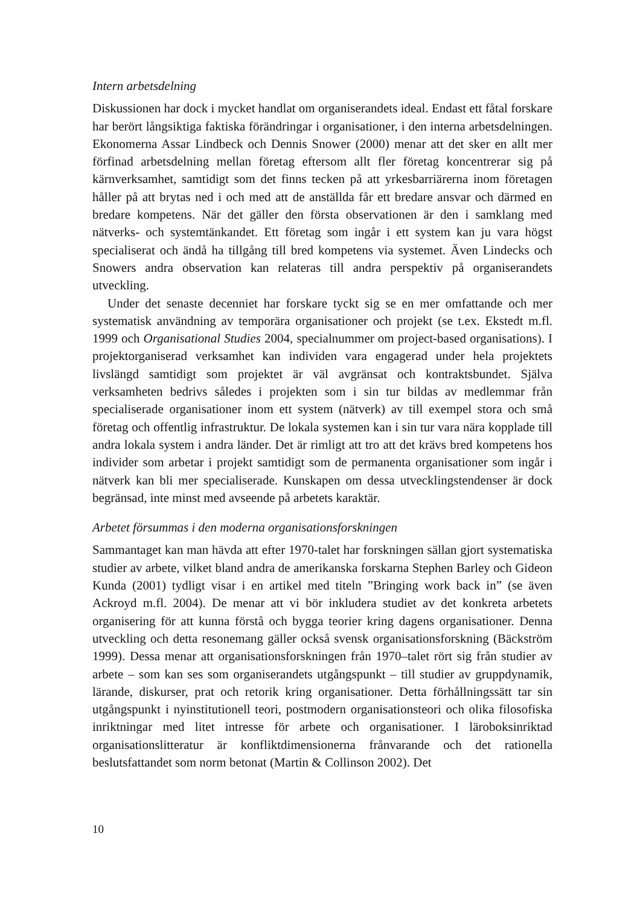Intern arbetsdelning
Diskussionen har dock i mycket handlat om organiserandets ideal. Endast ett fåtal forskare har berört långsiktiga faktiska förändringar i organisationer, i den interna arbetsdelningen. Ekonomerna Assar Lindbeck och Dennis Snower (2000) menar att det sker en allt mer förfinad arbetsdelning mellan företag eftersom allt fler företag koncentrerar sig på kärnverksamhet, samtidigt som det finns tecken på att yrkesbarriärerna inom företagen håller på att brytas ned i och med att de anställda får ett bredare ansvar och därmed en bredare kompetens. När det gäller den första observationen är den i samklang med nätverks- och systemtänkandet. Ett företag som ingår i ett system kan ju vara högst specialiserat och ändå ha tillgång till bred kompetens via systemet. Även Lindecks och Snowers andra observation kan relateras till andra perspektiv på organiserandets utveckling.
Under det senaste decenniet har forskare tyckt sig se en mer omfattande och mer systematisk användning av temporära organisationer och projekt (se t.ex. Ekstedt m.fl. 1999 och Organisational Studies 2004, specialnummer om project-based organisations). I projektorganiserad verksamhet kan individen vara engagerad under hela projektets livslängd samtidigt som projektet är väl avgränsat och kontraktsbundet. Själva verksamheten bedrivs således i projekten som i sin tur bildas av medlemmar från specialiserade organisationer inom ett system (nätverk) av till exempel stora och små företag och offentlig infrastruktur. De lokala systemen kan i sin tur vara nära kopplade till andra lokala system i andra länder. Det är rimligt att tro att det krävs bred kompetens hos individer som arbetar i projekt samtidigt som de permanenta organisationer som ingår i nätverk kan bli mer specialiserade. Kunskapen om dessa utvecklingstendenser är dock begränsad, inte minst med avseende på arbetets karaktär.
Arbetet försummas i den moderna organisationsforskningen
Sammantaget kan man hävda att efter 1970-talet har forskningen sällan gjort systematiska studier av arbete, vilket bland andra de amerikanska forskarna Stephen Barley och Gideon Kunda (2001) tydligt visar i en artikel med titeln ”Bringing work back in” (se även Ackroyd m.fl. 2004). De menar att vi bör inkludera studiet av det konkreta arbetets organisering för att kunna förstå och bygga teorier kring dagens organisationer. Denna utveckling och detta resonemang gäller också svensk organisationsforskning (Bäckström 1999). Dessa menar att organisationsforskningen från 1970–talet rört sig från studier av arbete – som kan ses som organiserandets utgångspunkt – till studier av gruppdynamik, lärande, diskurser, prat och retorik kring organisationer. Detta förhållningssätt tar sin utgångspunkt i nyinstitutionell teori, postmodern organisationsteori och olika filosofiska inriktningar med litet intresse för arbete och organisationer. I läroboksinriktad organisationslitteratur är konfliktdimensionerna frånvarande och det rationella beslutsfattandet som norm betonat (Martin & Collinson 2002). Det
10